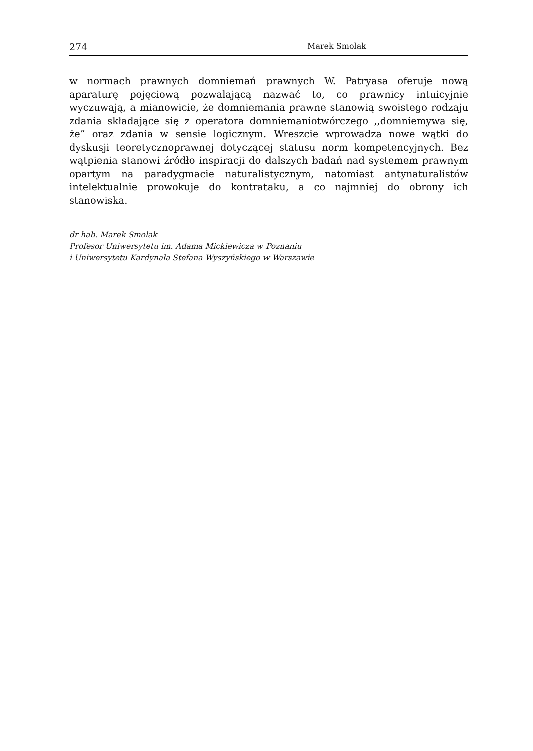274 Marek Smolak
w normach prawnych domniemań prawnych W. Patryasa oferuje nową aparaturę pojęciową pozwalającą nazwać to, co prawnicy intuicyjnie wyczuwają, a mianowicie, że domniemania prawne stanowią swoistego rodzaju zdania składające się z operatora domniemaniotwórczego ,,domniemywa się, że” oraz zdania w sensie logicznym. Wreszcie wprowadza nowe wątki do dyskusji teoretycznoprawnej dotyczącej statusu norm kompetencyjnych. Bez wątpienia stanowi źródło inspiracji do dalszych badań nad systemem prawnym opartym na paradygmacie naturalistycznym, natomiast antynaturalistów intelektualnie prowokuje do kontrataku, a co najmniej do obrony ich stanowiska.
dr hab. Marek Smolak
Profesor Uniwersytetu im. Adama Mickiewicza w Poznaniu
i Uniwersytetu Kardynała Stefana Wyszyńskiego w Warszawie